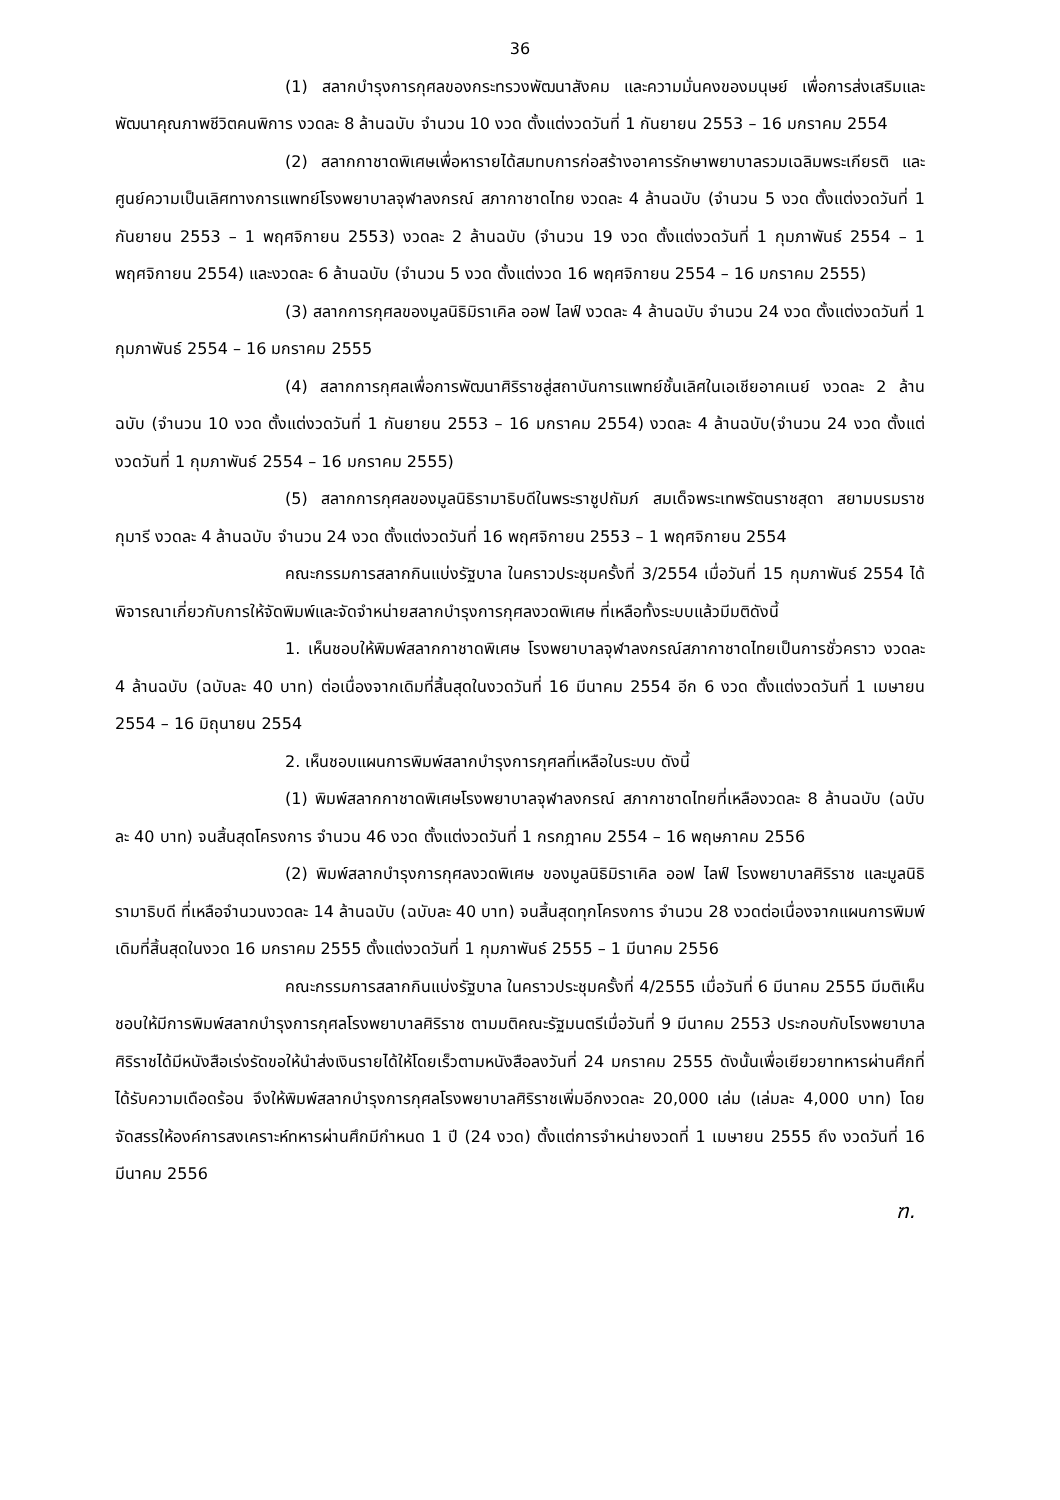36
(1) สลากบำรุงการกุศลของกระทรวงพัฒนาสังคม และความมั่นคงของมนุษย์ เพื่อการส่งเสริมและพัฒนาคุณภาพชีวิตคนพิการ งวดละ 8 ล้านฉบับ จำนวน 10 งวด ตั้งแต่งวดวันที่ 1 กันยายน 2553 – 16 มกราคม 2554
(2) สลากกาชาดพิเศษเพื่อหารายได้สมทบการก่อสร้างอาคารรักษาพยาบาลรวมเฉลิมพระเกียรติ และศูนย์ความเป็นเลิศทางการแพทย์โรงพยาบาลจุฬาลงกรณ์ สภากาชาดไทย งวดละ 4 ล้านฉบับ (จำนวน 5 งวด ตั้งแต่งวดวันที่ 1 กันยายน 2553 – 1 พฤศจิกายน 2553) งวดละ 2 ล้านฉบับ (จำนวน 19 งวด ตั้งแต่งวดวันที่ 1 กุมภาพันธ์ 2554 – 1 พฤศจิกายน 2554) และงวดละ 6 ล้านฉบับ (จำนวน 5 งวด ตั้งแต่งวด 16 พฤศจิกายน 2554 – 16 มกราคม 2555)
(3) สลากการกุศลของมูลนิธิมิราเคิล ออฟ ไลฟ์ งวดละ 4 ล้านฉบับ จำนวน 24 งวด ตั้งแต่งวดวันที่ 1 กุมภาพันธ์ 2554 – 16 มกราคม 2555
(4) สลากการกุศลเพื่อการพัฒนาศิริราชสู่สถาบันการแพทย์ชั้นเลิศในเอเชียอาคเนย์ งวดละ 2 ล้านฉบับ (จำนวน 10 งวด ตั้งแต่งวดวันที่ 1 กันยายน 2553 – 16 มกราคม 2554) งวดละ 4 ล้านฉบับ(จำนวน 24 งวด ตั้งแต่งวดวันที่ 1 กุมภาพันธ์ 2554 – 16 มกราคม 2555)
(5) สลากการกุศลของมูลนิธิรามาธิบดีในพระราชูปถัมภ์ สมเด็จพระเทพรัตนราชสุดา สยามบรมราชกุมารี งวดละ 4 ล้านฉบับ จำนวน 24 งวด ตั้งแต่งวดวันที่ 16 พฤศจิกายน 2553 – 1 พฤศจิกายน 2554
คณะกรรมการสลากกินแบ่งรัฐบาล ในคราวประชุมครั้งที่ 3/2554 เมื่อวันที่ 15 กุมภาพันธ์ 2554 ได้พิจารณาเกี่ยวกับการให้จัดพิมพ์และจัดจำหน่ายสลากบำรุงการกุศลงวดพิเศษ ที่เหลือทั้งระบบแล้วมีมติดังนี้
1. เห็นชอบให้พิมพ์สลากกาชาดพิเศษ โรงพยาบาลจุฬาลงกรณ์สภากาชาดไทยเป็นการชั่วคราว งวดละ 4 ล้านฉบับ (ฉบับละ 40 บาท) ต่อเนื่องจากเดิมที่สิ้นสุดในงวดวันที่ 16 มีนาคม 2554 อีก 6 งวด ตั้งแต่งวดวันที่ 1 เมษายน 2554 – 16 มิถุนายน 2554
2. เห็นชอบแผนการพิมพ์สลากบำรุงการกุศลที่เหลือในระบบ ดังนี้
(1) พิมพ์สลากกาชาดพิเศษโรงพยาบาลจุฬาลงกรณ์ สภากาชาดไทยที่เหลืองวดละ 8 ล้านฉบับ (ฉบับละ 40 บาท) จนสิ้นสุดโครงการ จำนวน 46 งวด ตั้งแต่งวดวันที่ 1 กรกฎาคม 2554 – 16 พฤษภาคม 2556
(2) พิมพ์สลากบำรุงการกุศลงวดพิเศษ ของมูลนิธิมิราเคิล ออฟ ไลฟ์ โรงพยาบาลศิริราช และมูลนิธิรามาธิบดี ที่เหลือจำนวนงวดละ 14 ล้านฉบับ (ฉบับละ 40 บาท) จนสิ้นสุดทุกโครงการ จำนวน 28 งวดต่อเนื่องจากแผนการพิมพ์เดิมที่สิ้นสุดในงวด 16 มกราคม 2555 ตั้งแต่งวดวันที่ 1 กุมภาพันธ์ 2555 – 1 มีนาคม 2556
คณะกรรมการสลากกินแบ่งรัฐบาล ในคราวประชุมครั้งที่ 4/2555 เมื่อวันที่ 6 มีนาคม 2555 มีมติเห็นชอบให้มีการพิมพ์สลากบำรุงการกุศลโรงพยาบาลศิริราช ตามมติคณะรัฐมนตรีเมื่อวันที่ 9 มีนาคม 2553 ประกอบกับโรงพยาบาลศิริราชได้มีหนังสือเร่งรัดขอให้นำส่งเงินรายได้ให้โดยเร็วตามหนังสือลงวันที่ 24 มกราคม 2555 ดังนั้นเพื่อเยียวยาทหารผ่านศึกที่ได้รับความเดือดร้อน จึงให้พิมพ์สลากบำรุงการกุศลโรงพยาบาลศิริราชเพิ่มอีกงวดละ 20,000 เล่ม (เล่มละ 4,000 บาท) โดยจัดสรรให้องค์การสงเคราะห์ทหารผ่านศึกมีกำหนด 1 ปี (24 งวด) ตั้งแต่การจำหน่ายงวดที่ 1 เมษายน 2555 ถึง งวดวันที่ 16 มีนาคม 2556
ฑ.